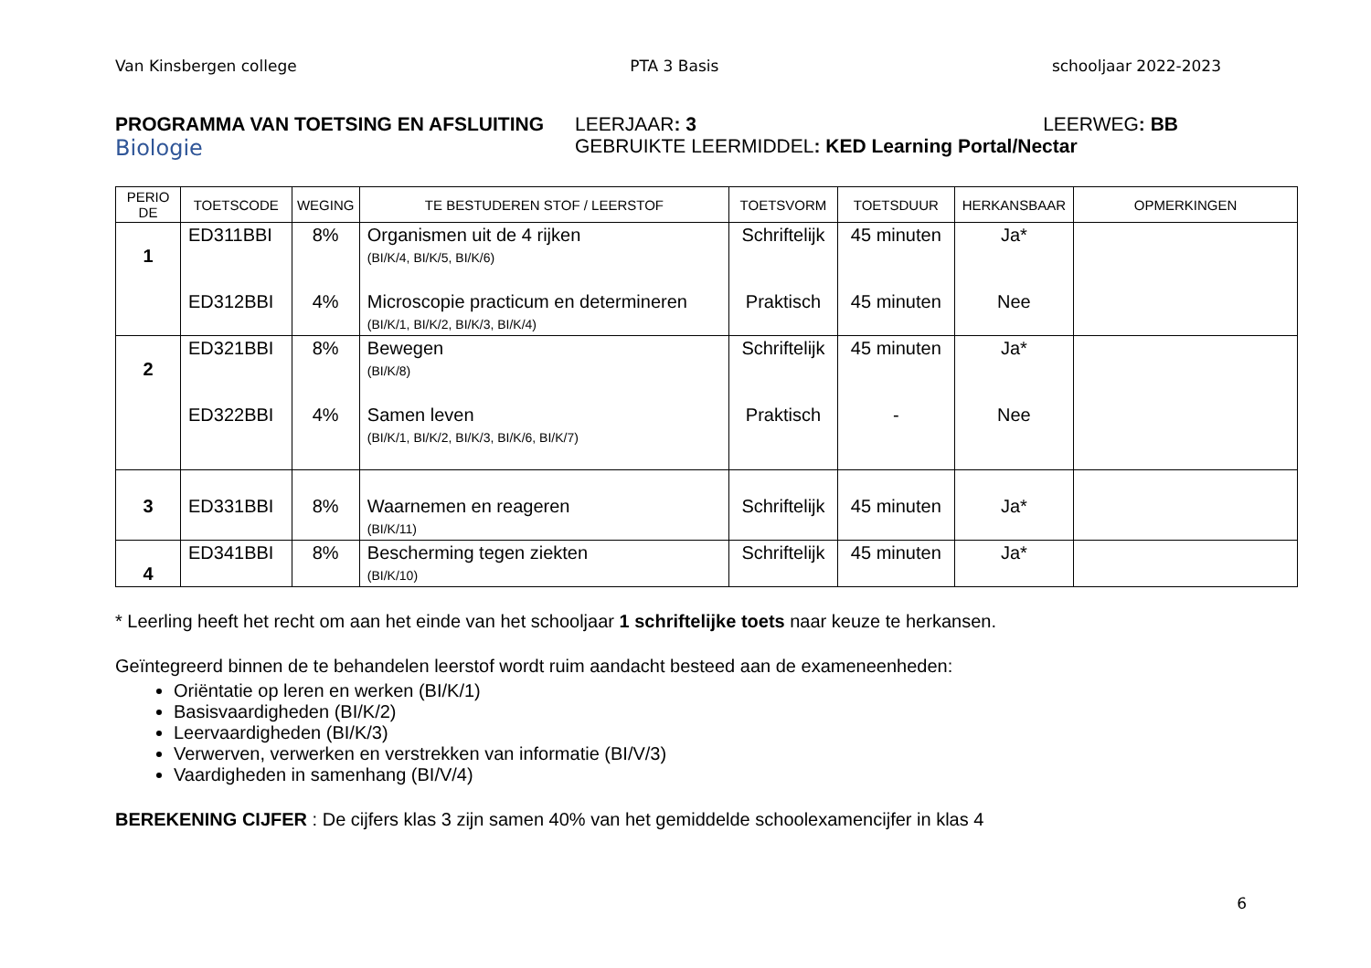Van Kinsbergen college PTA 3 Basis schooljaar 2022-2023
PROGRAMMA VAN TOETSING EN AFSLUITING
Biologie
LEERJAAR: 3 LEERWEG: BB
GEBRUIKTE LEERMIDDEL: KED Learning Portal/Nectar
| PERIO DE | TOETSCODE | WEGING | TE BESTUDEREN STOF / LEERSTOF | TOETSVORM | TOETSDUUR | HERKANSBAAR | OPMERKINGEN |
| --- | --- | --- | --- | --- | --- | --- | --- |
| 1 | ED311BBI | 8% | Organismen uit de 4 rijken (BI/K/4, BI/K/5, BI/K/6) | Schriftelijk | 45 minuten | Ja* | |
| | ED312BBI | 4% | Microscopie practicum en determineren (BI/K/1, BI/K/2, BI/K/3, BI/K/4) | Praktisch | 45 minuten | Nee | |
| 2 | ED321BBI | 8% | Bewegen (BI/K/8) | Schriftelijk | 45 minuten | Ja* | |
| | ED322BBI | 4% | Samen leven (BI/K/1, BI/K/2, BI/K/3, BI/K/6, BI/K/7) | Praktisch | - | Nee | |
| 3 | ED331BBI | 8% | Waarnemen en reageren (BI/K/11) | Schriftelijk | 45 minuten | Ja* | |
| 4 | ED341BBI | 8% | Bescherming tegen ziekten (BI/K/10) | Schriftelijk | 45 minuten | Ja* | |
* Leerling heeft het recht om aan het einde van het schooljaar 1 schriftelijke toets naar keuze te herkansen.
Geïntegreerd binnen de te behandelen leerstof wordt ruim aandacht besteed aan de exameneenheden:
Oriëntatie op leren en werken (BI/K/1)
Basisvaardigheden (BI/K/2)
Leervaardigheden (BI/K/3)
Verwerven, verwerken en verstrekken van informatie (BI/V/3)
Vaardigheden in samenhang (BI/V/4)
BEREKENING CIJFER : De cijfers klas 3 zijn samen 40% van het gemiddelde schoolexamencijfer in klas 4
6